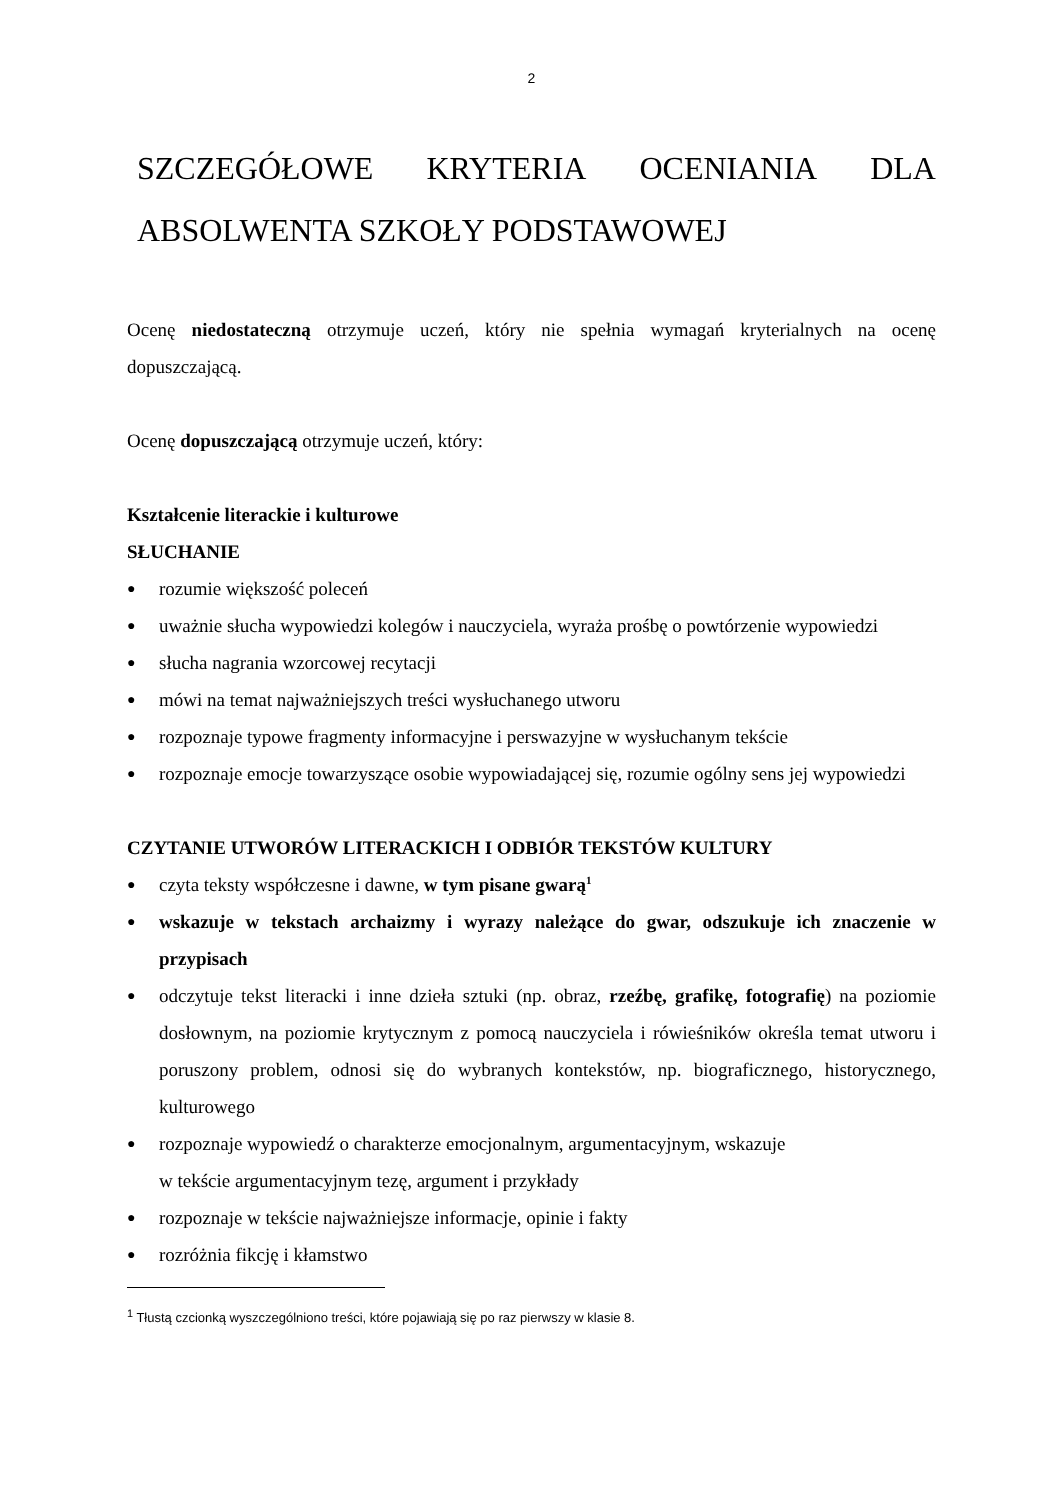2
SZCZEGÓŁOWE KRYTERIA OCENIANIA DLA
ABSOLWENTA SZKOŁY PODSTAWOWEJ
Ocenę niedostateczną otrzymuje uczeń, który nie spełnia wymagań kryterialnych na ocenę dopuszczającą.
Ocenę dopuszczającą otrzymuje uczeń, który:
Kształcenie literackie i kulturowe
SŁUCHANIE
● rozumie większość poleceń
● uważnie słucha wypowiedzi kolegów i nauczyciela, wyraża prośbę o powtórzenie wypowiedzi
● słucha nagrania wzorcowej recytacji
● mówi na temat najważniejszych treści wysłuchanego utworu
● rozpoznaje typowe fragmenty informacyjne i perswazyjne w wysłuchanym tekście
● rozpoznaje emocje towarzyszące osobie wypowiadającej się, rozumie ogólny sens jej wypowiedzi
CZYTANIE UTWORÓW LITERACKICH I ODBIÓR TEKSTÓW KULTURY
● czyta teksty współczesne i dawne, w tym pisane gwarą<sup>1</sup>
● wskazuje w tekstach archaizmy i wyrazy należące do gwar, odszukuje ich znaczenie w przypisach
● odczytuje tekst literacki i inne dzieła sztuki (np. obraz, rzeźbę, grafikę, fotografię) na poziomie dosłownym, na poziomie krytycznym z pomocą nauczyciela i rówieśników określa temat utworu i poruszony problem, odnosi się do wybranych kontekstów, np. biograficznego, historycznego, kulturowego
● rozpoznaje wypowiedź o charakterze emocjonalnym, argumentacyjnym, wskazuje
w tekście argumentacyjnym tezę, argument i przykłady
● rozpoznaje w tekście najważniejsze informacje, opinie i fakty
● rozróżnia fikcję i kłamstwo
<sup>1</sup> Tłustą czcionką wyszczególniono treści, które pojawiają się po raz pierwszy w klasie 8.